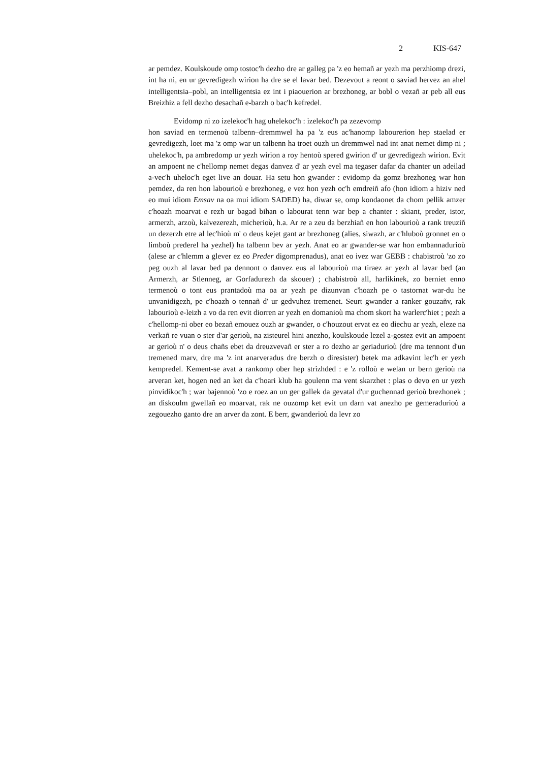2 KIS-647
ar pemdez. Koulskoude omp tostoc'h dezho dre ar galleg pa 'z eo hemañ ar yezh ma perzhiomp drezi, int ha ni, en ur gevredigezh wirion ha dre se el lavar bed. Dezevout a reont o saviad hervez an ahel intelligentsia–pobl, an intelligentsia ez int i piaouerion ar brezhoneg, ar bobl o vezañ ar peb all eus Breizhiz a fell dezho desachañ e-barzh o bac'h kefredel.
Evidomp ni zo izelekoc'h hag uhelekoc'h : izelekoc'h pa zezevomp
hon saviad en termenoù talbenn–dremmwel ha pa 'z eus ac'hanomp labourerion hep staelad er gevredigezh, loet ma 'z omp war un talbenn ha troet ouzh un dremmwel nad int anat nemet dimp ni ; uhelekoc'h, pa ambredomp ur yezh wirion a roy hentoù spered gwirion d' ur gevredigezh wirion. Evit an ampoent ne c'hellomp nemet degas danvez d' ar yezh evel ma tegaser dafar da chanter un adeilad a-vec'h uheloc'h eget live an douar. Ha setu hon gwander : evidomp da gomz brezhoneg war hon pemdez, da ren hon labourioù e brezhoneg, e vez hon yezh oc'h emdreiñ afo (hon idiom a hiziv ned eo mui idiom Emsav na oa mui idiom SADED) ha, diwar se, omp kondaonet da chom pellik amzer c'hoazh moarvat e rezh ur bagad bihan o labourat tenn war bep a chanter : skiant, preder, istor, armerzh, arzoù, kalvezerezh, micherioù, h.a. Ar re a zeu da berzhiañ en hon labourioù a rank treuziñ un dezerzh etre al lec'hioù m' o deus kejet gant ar brezhoneg (alies, siwazh, ar c'hluboù gronnet en o limboù prederel ha yezhel) ha talbenn bev ar yezh. Anat eo ar gwander-se war hon embannadurioù (alese ar c'hlemm a glever ez eo Preder digomprenadus), anat eo ivez war GEBB : chabistroù 'zo zo peg ouzh al lavar bed pa dennont o danvez eus al labourioù ma tiraez ar yezh al lavar bed (an Armerzh, ar Stlenneg, ar Gorfadurezh da skouer) ; chabistroù all, harlikinek, zo berniet enno termenoù o tont eus prantadoù ma oa ar yezh pe dizunvan c'hoazh pe o tastornat war-du he unvanidigezh, pe c'hoazh o tennañ d' ur gedvuhez tremenet. Seurt gwander a ranker gouzañv, rak labourioù e-leizh a vo da ren evit diorren ar yezh en domanioù ma chom skort ha warlerc'hiet ; pezh a c'hellomp-ni ober eo bezañ emouez ouzh ar gwander, o c'houzout ervat ez eo diechu ar yezh, eleze na verkañ re vuan o ster d'ar gerioù, na zisteurel hini anezho, koulskoude lezel a-gostez evit an ampoent ar gerioù n' o deus chañs ebet da dreuzvevañ er ster a ro dezho ar geriadurioù (dre ma tennont d'un tremened marv, dre ma 'z int anarveradus dre berzh o diresister) betek ma adkavint lec'h er yezh kempredel. Kement-se avat a rankomp ober hep strizhded : e 'z rolloù e welan ur bern gerioù na arveran ket, hogen ned an ket da c'hoari klub ha goulenn ma vent skarzhet : plas o devo en ur yezh pinvidikoc'h ; war bajennoù 'zo e roez an un ger gallek da gevatal d'ur guchennad gerioù brezhonek ; an diskoulm gwellañ eo moarvat, rak ne ouzomp ket evit un darn vat anezho pe gemeradurioù a zegouezho ganto dre an arver da zont. E berr, gwanderioù da levr zo